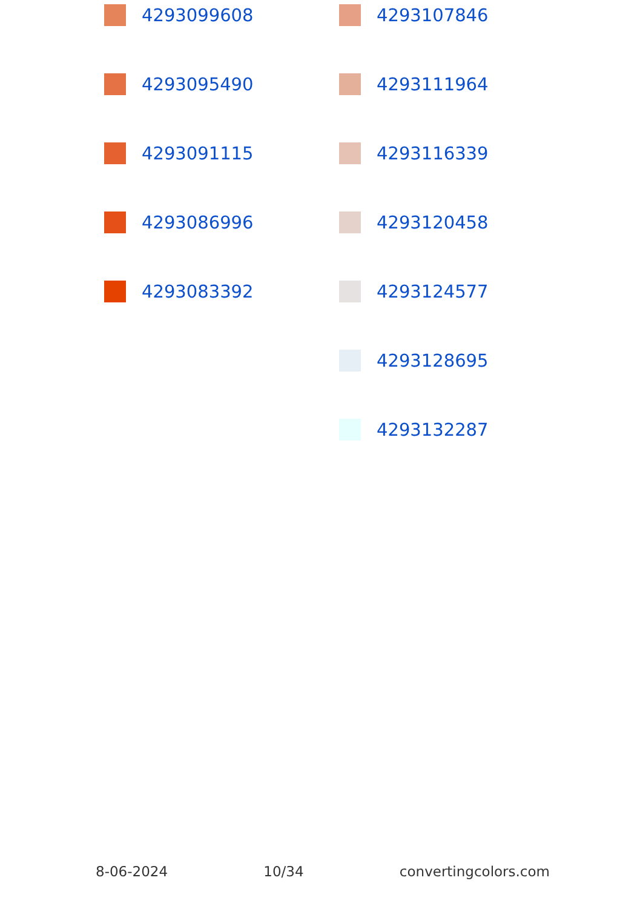4293099608
4293095490
4293091115
4293086996
4293083392
4293107846
4293111964
4293116339
4293120458
4293124577
4293128695
4293132287
8-06-2024 10/34 convertingcolors.com